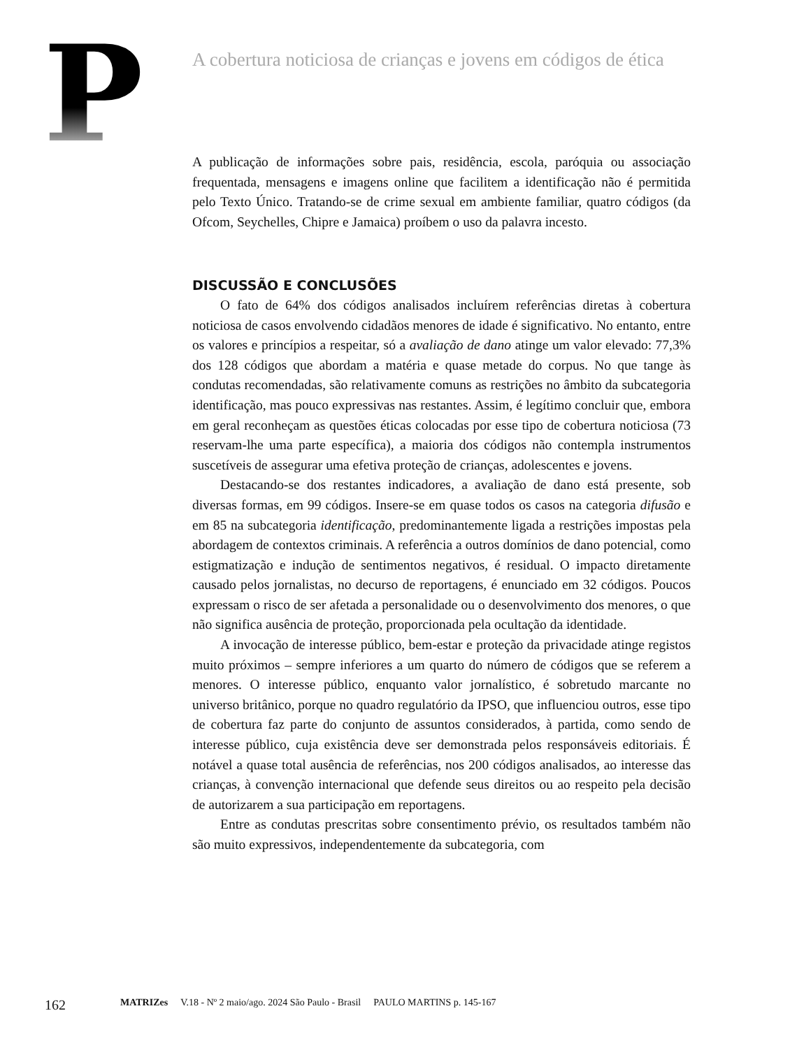P
A cobertura noticiosa de crianças e jovens em códigos de ética
A publicação de informações sobre pais, residência, escola, paróquia ou associação frequentada, mensagens e imagens online que facilitem a identificação não é permitida pelo Texto Único. Tratando-se de crime sexual em ambiente familiar, quatro códigos (da Ofcom, Seychelles, Chipre e Jamaica) proíbem o uso da palavra incesto.
DISCUSSÃO E CONCLUSÕES
O fato de 64% dos códigos analisados incluírem referências diretas à cobertura noticiosa de casos envolvendo cidadãos menores de idade é significativo. No entanto, entre os valores e princípios a respeitar, só a avaliação de dano atinge um valor elevado: 77,3% dos 128 códigos que abordam a matéria e quase metade do corpus. No que tange às condutas recomendadas, são relativamente comuns as restrições no âmbito da subcategoria identificação, mas pouco expressivas nas restantes. Assim, é legítimo concluir que, embora em geral reconheçam as questões éticas colocadas por esse tipo de cobertura noticiosa (73 reservam-lhe uma parte específica), a maioria dos códigos não contempla instrumentos suscetíveis de assegurar uma efetiva proteção de crianças, adolescentes e jovens.
Destacando-se dos restantes indicadores, a avaliação de dano está presente, sob diversas formas, em 99 códigos. Insere-se em quase todos os casos na categoria difusão e em 85 na subcategoria identificação, predominantemente ligada a restrições impostas pela abordagem de contextos criminais. A referência a outros domínios de dano potencial, como estigmatização e indução de sentimentos negativos, é residual. O impacto diretamente causado pelos jornalistas, no decurso de reportagens, é enunciado em 32 códigos. Poucos expressam o risco de ser afetada a personalidade ou o desenvolvimento dos menores, o que não significa ausência de proteção, proporcionada pela ocultação da identidade.
A invocação de interesse público, bem-estar e proteção da privacidade atinge registos muito próximos – sempre inferiores a um quarto do número de códigos que se referem a menores. O interesse público, enquanto valor jornalístico, é sobretudo marcante no universo britânico, porque no quadro regulatório da IPSO, que influenciou outros, esse tipo de cobertura faz parte do conjunto de assuntos considerados, à partida, como sendo de interesse público, cuja existência deve ser demonstrada pelos responsáveis editoriais. É notável a quase total ausência de referências, nos 200 códigos analisados, ao interesse das crianças, à convenção internacional que defende seus direitos ou ao respeito pela decisão de autorizarem a sua participação em reportagens.
Entre as condutas prescritas sobre consentimento prévio, os resultados também não são muito expressivos, independentemente da subcategoria, com
162 MATRIZes V.18 - Nº 2 maio/ago. 2024 São Paulo - Brasil PAULO MARTINS p. 145-167